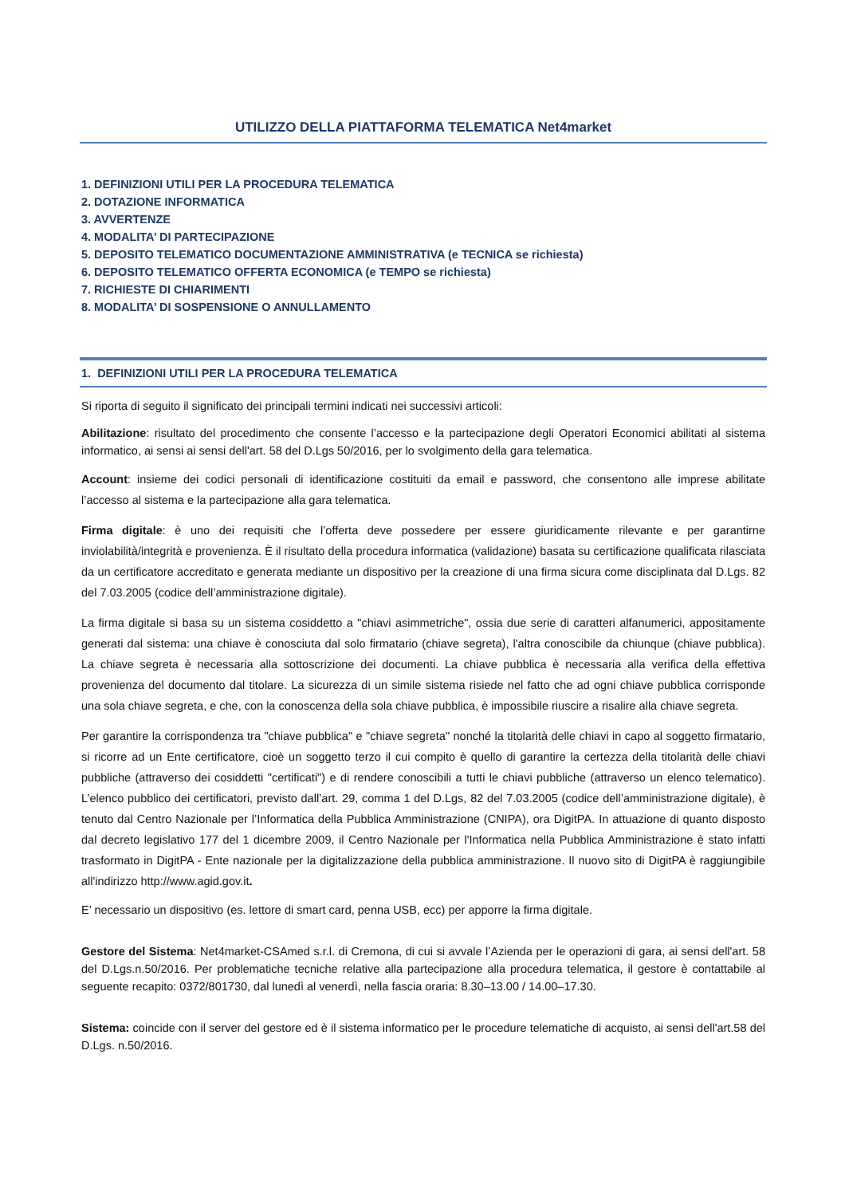UTILIZZO DELLA PIATTAFORMA TELEMATICA Net4market
1. DEFINIZIONI UTILI PER LA PROCEDURA TELEMATICA
2. DOTAZIONE INFORMATICA
3. AVVERTENZE
4. MODALITA’ DI PARTECIPAZIONE
5. DEPOSITO TELEMATICO DOCUMENTAZIONE AMMINISTRATIVA (e TECNICA se richiesta)
6. DEPOSITO TELEMATICO OFFERTA ECONOMICA (e TEMPO se richiesta)
7. RICHIESTE DI CHIARIMENTI
8. MODALITA’ DI SOSPENSIONE O ANNULLAMENTO
1. DEFINIZIONI UTILI PER LA PROCEDURA TELEMATICA
Si riporta di seguito il significato dei principali termini indicati nei successivi articoli:
Abilitazione: risultato del procedimento che consente l’accesso e la partecipazione degli Operatori Economici abilitati al sistema informatico, ai sensi ai sensi dell'art. 58 del D.Lgs 50/2016, per lo svolgimento della gara telematica.
Account: insieme dei codici personali di identificazione costituiti da email e password, che consentono alle imprese abilitate l’accesso al sistema e la partecipazione alla gara telematica.
Firma digitale: è uno dei requisiti che l’offerta deve possedere per essere giuridicamente rilevante e per garantirne inviolabilità/integrità e provenienza. È il risultato della procedura informatica (validazione) basata su certificazione qualificata rilasciata da un certificatore accreditato e generata mediante un dispositivo per la creazione di una firma sicura come disciplinata dal D.Lgs. 82 del 7.03.2005 (codice dell’amministrazione digitale).
La firma digitale si basa su un sistema cosiddetto a "chiavi asimmetriche", ossia due serie di caratteri alfanumerici, appositamente generati dal sistema: una chiave è conosciuta dal solo firmatario (chiave segreta), l'altra conoscibile da chiunque (chiave pubblica). La chiave segreta è necessaria alla sottoscrizione dei documenti. La chiave pubblica è necessaria alla verifica della effettiva provenienza del documento dal titolare. La sicurezza di un simile sistema risiede nel fatto che ad ogni chiave pubblica corrisponde una sola chiave segreta, e che, con la conoscenza della sola chiave pubblica, è impossibile riuscire a risalire alla chiave segreta.
Per garantire la corrispondenza tra "chiave pubblica" e "chiave segreta" nonché la titolarità delle chiavi in capo al soggetto firmatario, si ricorre ad un Ente certificatore, cioè un soggetto terzo il cui compito è quello di garantire la certezza della titolarità delle chiavi pubbliche (attraverso dei cosiddetti "certificati") e di rendere conoscibili a tutti le chiavi pubbliche (attraverso un elenco telematico). L’elenco pubblico dei certificatori, previsto dall’art. 29, comma 1 del D.Lgs, 82 del 7.03.2005 (codice dell’amministrazione digitale), è tenuto dal Centro Nazionale per l’Informatica della Pubblica Amministrazione (CNIPA), ora DigitPA. In attuazione di quanto disposto dal decreto legislativo 177 del 1 dicembre 2009, il Centro Nazionale per l'Informatica nella Pubblica Amministrazione è stato infatti trasformato in DigitPA - Ente nazionale per la digitalizzazione della pubblica amministrazione. Il nuovo sito di DigitPA è raggiungibile all'indirizzo http://www.agid.gov.it.
E’ necessario un dispositivo (es. lettore di smart card, penna USB, ecc) per apporre la firma digitale.
Gestore del Sistema: Net4market-CSAmed s.r.l. di Cremona, di cui si avvale l’Azienda per le operazioni di gara, ai sensi dell'art. 58 del D.Lgs.n.50/2016. Per problematiche tecniche relative alla partecipazione alla procedura telematica, il gestore è contattabile al seguente recapito: 0372/801730, dal lunedì al venerdì, nella fascia oraria: 8.30–13.00 / 14.00–17.30.
Sistema: coincide con il server del gestore ed è il sistema informatico per le procedure telematiche di acquisto, ai sensi dell'art.58 del D.Lgs. n.50/2016.